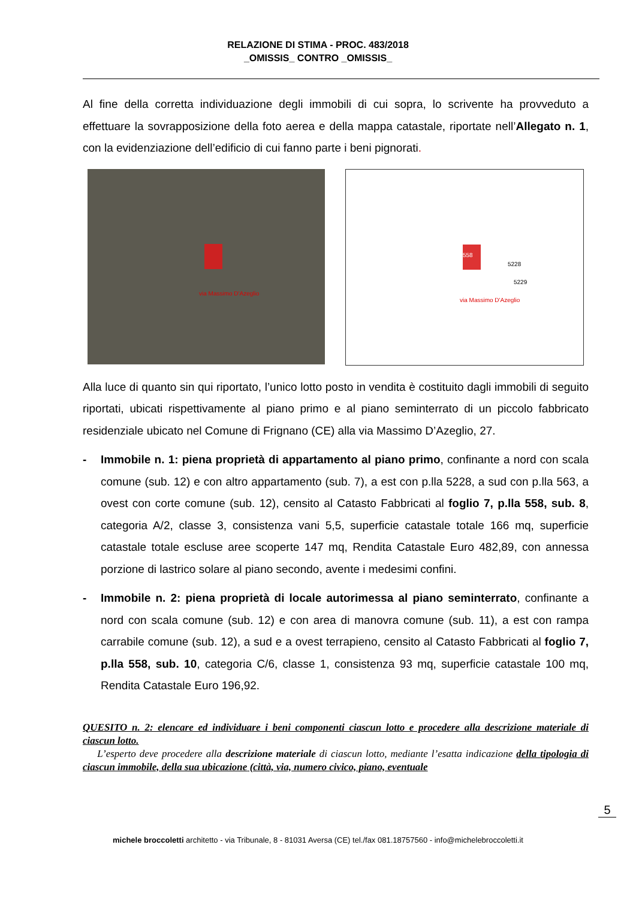RELAZIONE DI STIMA - PROC. 483/2018
_OMISSIS_ CONTRO _OMISSIS_
Al fine della corretta individuazione degli immobili di cui sopra, lo scrivente ha provveduto a effettuare la sovrapposizione della foto aerea e della mappa catastale, riportate nell’Allegato n. 1, con la evidenziazione dell’edificio di cui fanno parte i beni pignorati.
via Massimo D'Azeglio
via Massimo D'Azeglio
558
5228
5229
Alla luce di quanto sin qui riportato, l’unico lotto posto in vendita è costituito dagli immobili di seguito riportati, ubicati rispettivamente al piano primo e al piano seminterrato di un piccolo fabbricato residenziale ubicato nel Comune di Frignano (CE) alla via Massimo D’Azeglio, 27.
- Immobile n. 1: piena proprietà di appartamento al piano primo, confinante a nord con scala comune (sub. 12) e con altro appartamento (sub. 7), a est con p.lla 5228, a sud con p.lla 563, a ovest con corte comune (sub. 12), censito al Catasto Fabbricati al foglio 7, p.lla 558, sub. 8, categoria A/2, classe 3, consistenza vani 5,5, superficie catastale totale 166 mq, superficie catastale totale escluse aree scoperte 147 mq, Rendita Catastale Euro 482,89, con annessa porzione di lastrico solare al piano secondo, avente i medesimi confini.
- Immobile n. 2: piena proprietà di locale autorimessa al piano seminterrato, confinante a nord con scala comune (sub. 12) e con area di manovra comune (sub. 11), a est con rampa carrabile comune (sub. 12), a sud e a ovest terrapieno, censito al Catasto Fabbricati al foglio 7, p.lla 558, sub. 10, categoria C/6, classe 1, consistenza 93 mq, superficie catastale 100 mq, Rendita Catastale Euro 196,92.
QUESITO n. 2: elencare ed individuare i beni componenti ciascun lotto e procedere alla descrizione materiale di ciascun lotto.
L’esperto deve procedere alla descrizione materiale di ciascun lotto, mediante l’esatta indicazione della tipologia di ciascun immobile, della sua ubicazione (città, via, numero civico, piano, eventuale
5
michele broccoletti architetto - via Tribunale, 8 - 81031 Aversa (CE) tel./fax 081.18757560 - info@michelebroccoletti.it